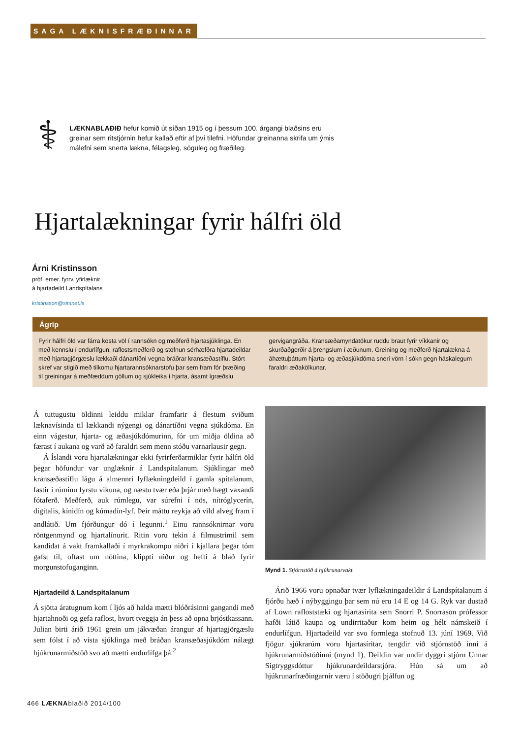SAGA LÆKNISFRÆÐINNAR
⚕
LÆKNABLAÐIÐ hefur komið út síðan 1915 og í þessum 100. árgangi blaðsins eru greinar sem ritstjórnin hefur kallað eftir af því tilefni. Höfundar greinanna skrifa um ýmis málefni sem snerta lækna, félagsleg, söguleg og fræðileg.
Hjartalækningar fyrir hálfri öld
Árni Kristinsson
próf. emer. fyrrv. yfirlæknir
á hjartadeild Landspítalans
kristinsson@simnet.is
Ágrip
Fyrir hálfri öld var fárra kosta völ í rannsókn og meðferð hjartasjúklinga. En með kennslu í endurlífgun, raflostsmeðferð og stofnun sérhæfðra hjartadeildar með hjartagjörgæslu lækkaði dánartíðni vegna bráðrar kransæðastíflu. Stórt skref var stigið með tilkomu hjartarannsóknarstofu þar sem fram fór þræðing til greiningar á meðfæddum göllum og sjúkleika í hjarta, ásamt ígræðslu gervigangráða. Kransæðamyndatökur ruddu braut fyrir víkkanir og skurðaðgerðir á þrengslum í æðunum. Greining og meðferð hjartalækna á áhættuþáttum hjarta- og æðasjúkdóma sneri vörn í sókn gegn háskalegum faraldri æðakölkunar.
Á tuttugustu öldinni leiddu miklar framfarir á flestum sviðum læknavísinda til lækkandi nýgengi og dánartíðni vegna sjúkdóma. En einn vágestur, hjarta- og æðasjúkdómurinn, fór um miðja öldina að færast í aukana og varð að faraldri sem menn stóðu varnarlausir gegn.
Á Íslandi voru hjartalækningar ekki fyrirferðarmiklar fyrir hálfri öld þegar höfundur var unglæknir á Landspítalanum. Sjúklingar með kransæðastíflu lágu á almennri lyflækningdeild í gamla spítalanum, fastir í rúminu fyrstu vikuna, og næstu tvær eða þrjár með hægt vaxandi fótaferð. Meðferð, auk rúmlegu, var súrefni í nös, nítróglycerín, digitalis, kínidín og kúmadín-lyf. Þeir máttu reykja að vild alveg fram í andlátið. Um fjórðungur dó í legunni.<sup>1</sup> Einu rannsóknirnar voru röntgenmynd og hjartalínurit. Ritin voru tekin á filmustrimil sem kandídat á vakt framkallaði í myrkrakompu niðri í kjallara þegar tóm gafst til, oftast um nóttina, klippti niður og hefti á blað fyrir morgunstofuganginn.
Hjartadeild á Landspítalanum
Á sjötta áratugnum kom í ljós að halda mætti blóðrásinni gangandi með hjartahnoði og gefa raflost, hvort tveggja án þess að opna brjóstkassann. Julian birti árið 1961 grein um jákvæðan árangur af hjartagjörgæslu sem fólst í að vista sjúklinga með bráðan kransæðasjúkdóm nálægt hjúkrunarmiðstöð svo að mætti endurlífga þá.<sup>2</sup>
Mynd 1. Stjórnstöð á hjúkrunarvakt.
Árið 1966 voru opnaðar tvær lyflækningadeildir á Landspítalanum á fjórðu hæð í nýbyggingu þar sem nú eru 14 E og 14 G. Ryk var dustað af Lown rafloststæki og hjartasírita sem Snorri P. Snorrason prófessor hafði látið kaupa og undirritaður kom heim og hélt námskeið í endurlífgun. Hjartadeild var svo formlega stofnuð 13. júní 1969. Við fjögur sjúkrarúm voru hjartasíritar, tengdir við stjórnstöð inni á hjúkrunarmiðstöðinni (mynd 1). Deildin var undir dyggri stjórn Unnar Sigtryggsdóttur hjúkrunardeildarstjóra. Hún sá um að hjúkrunarfræðingarnir væru í stöðugri þjálfun og
466 LÆKNAblaðið 2014/100